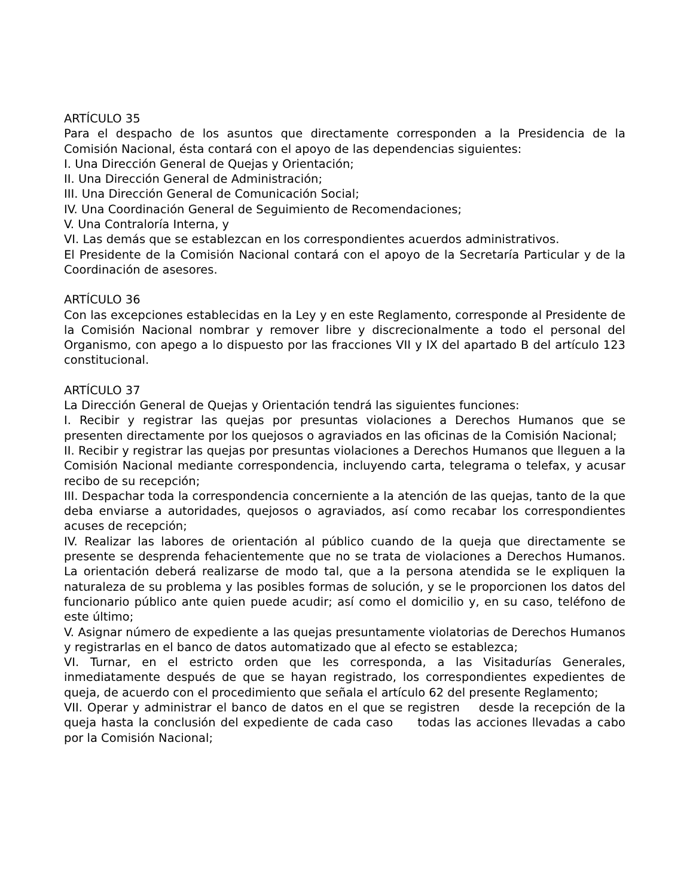ARTÍCULO 35
Para el despacho de los asuntos que directamente corresponden a la Presidencia de la Comisión Nacional, ésta contará con el apoyo de las dependencias siguientes:
I. Una Dirección General de Quejas y Orientación;
II. Una Dirección General de Administración;
III. Una Dirección General de Comunicación Social;
IV. Una Coordinación General de Seguimiento de Recomendaciones;
V. Una Contraloría Interna, y
VI. Las demás que se establezcan en los correspondientes acuerdos administrativos.
El Presidente de la Comisión Nacional contará con el apoyo de la Secretaría Particular y de la Coordinación de asesores.
ARTÍCULO 36
Con las excepciones establecidas en la Ley y en este Reglamento, corresponde al Presidente de la Comisión Nacional nombrar y remover libre y discrecionalmente a todo el personal del Organismo, con apego a lo dispuesto por las fracciones VII y IX del apartado B del artículo 123 constitucional.
ARTÍCULO 37
La Dirección General de Quejas y Orientación tendrá las siguientes funciones:
I. Recibir y registrar las quejas por presuntas violaciones a Derechos Humanos que se presenten directamente por los quejosos o agraviados en las oficinas de la Comisión Nacional;
II. Recibir y registrar las quejas por presuntas violaciones a Derechos Humanos que lleguen a la Comisión Nacional mediante correspondencia, incluyendo carta, telegrama o telefax, y acusar recibo de su recepción;
III. Despachar toda la correspondencia concerniente a la atención de las quejas, tanto de la que deba enviarse a autoridades, quejosos o agraviados, así como recabar los correspondientes acuses de recepción;
IV. Realizar las labores de orientación al público cuando de la queja que directamente se presente se desprenda fehacientemente que no se trata de violaciones a Derechos Humanos. La orientación deberá realizarse de modo tal, que a la persona atendida se le expliquen la naturaleza de su problema y las posibles formas de solución, y se le proporcionen los datos del funcionario público ante quien puede acudir; así como el domicilio y, en su caso, teléfono de este último;
V. Asignar número de expediente a las quejas presuntamente violatorias de Derechos Humanos y registrarlas en el banco de datos automatizado que al efecto se establezca;
VI. Turnar, en el estricto orden que les corresponda, a las Visitadurías Generales, inmediatamente después de que se hayan registrado, los correspondientes expedientes de queja, de acuerdo con el procedimiento que señala el artículo 62 del presente Reglamento;
VII. Operar y administrar el banco de datos en el que se registren desde la recepción de la queja hasta la conclusión del expediente de cada caso todas las acciones llevadas a cabo por la Comisión Nacional;